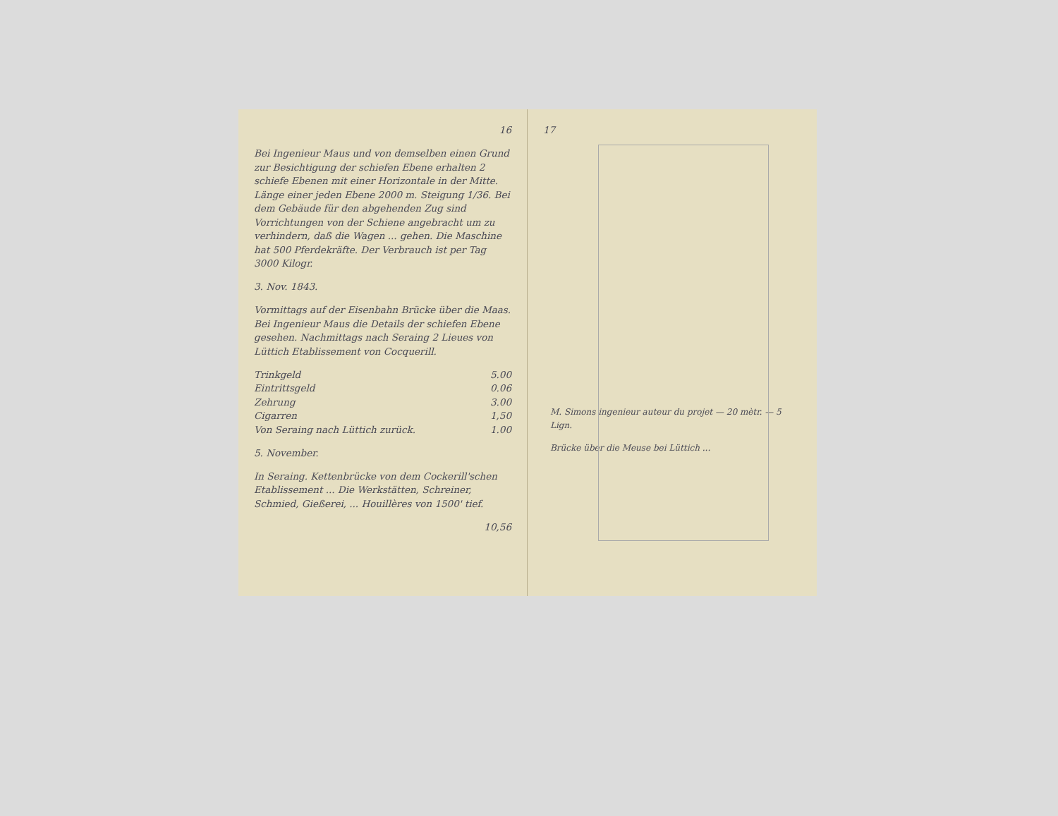16
Bei Ingenieur Maus und von demselben einen Grund zur Besichtigung der schiefen Ebene erhalten 2 schiefe Ebenen mit einer Horizontale in der Mitte. Länge einer jeden Ebene 2000 m. Steigung 1/36. Bei dem Gebäude für den abgehenden Zug sind Vorrichtungen von der Schiene angebracht um zu verhindern, daß die Wagen ... gehen. Die Maschine hat 500 Pferdekräfte. Der Verbrauch ist per Tag 3000 Kilogr.
3. Nov. 1843.
Vormittags auf der Eisenbahn Brücke über die Maas. Bei Ingenieur Maus die Details der schiefen Ebene gesehen. Nachmittags nach Seraing 2 Lieues von Lüttich Etablissement von Cocquerill.
Trinkgeld 5.00
Eintrittsgeld 0.06
Zehrung 3.00
Cigarren 1,50
Von Seraing nach Lüttich zurück. 1.00
5. November.
In Seraing. Kettenbrücke von dem Cockerill'schen Etablissement ... Die Werkstätten, Schreiner, Schmied, Gießerei, ... Houillères von 1500' tief.
10,56
17
M. Simons ingenieur auteur du projet — 20 mètr. — 5 Lign.
Brücke über die Meuse bei Lüttich ...